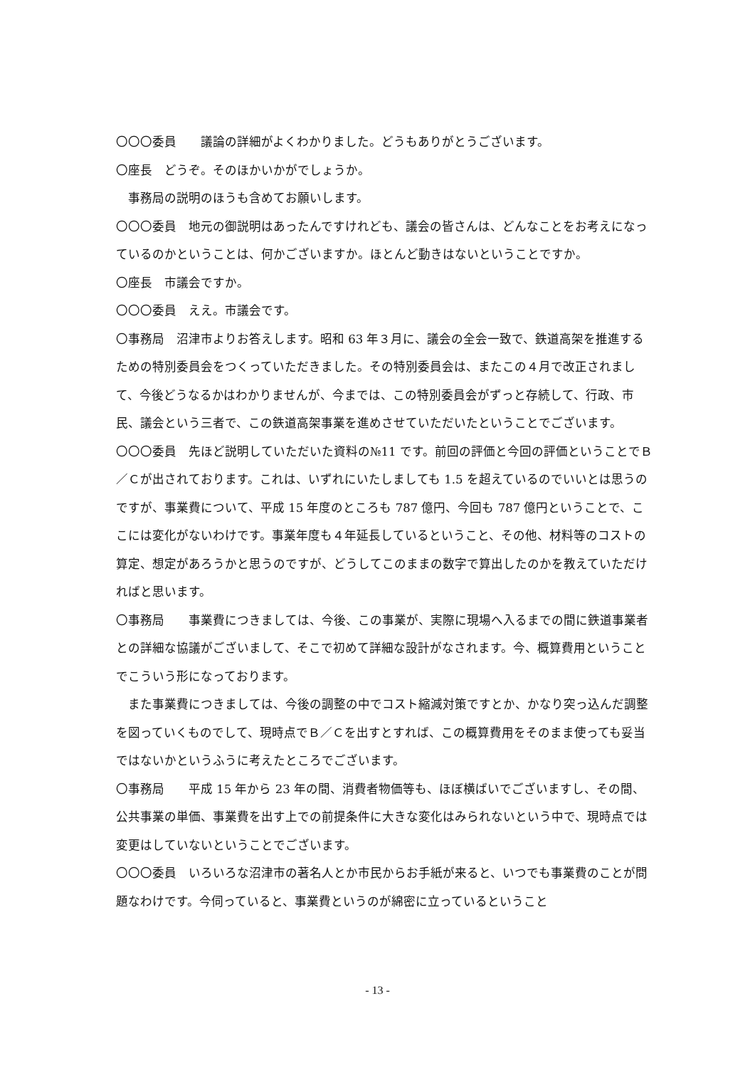〇〇〇委員　　議論の詳細がよくわかりました。どうもありがとうございます。
〇座長　どうぞ。そのほかいかがでしょうか。
事務局の説明のほうも含めてお願いします。
〇〇〇委員　地元の御説明はあったんですけれども、議会の皆さんは、どんなことをお考えになっているのかということは、何かございますか。ほとんど動きはないということですか。
〇座長　市議会ですか。
〇〇〇委員　ええ。市議会です。
〇事務局　沼津市よりお答えします。昭和 63 年３月に、議会の全会一致で、鉄道高架を推進するための特別委員会をつくっていただきました。その特別委員会は、またこの４月で改正されまして、今後どうなるかはわかりませんが、今までは、この特別委員会がずっと存続して、行政、市民、議会という三者で、この鉄道高架事業を進めさせていただいたということでございます。
〇〇〇委員　先ほど説明していただいた資料の№11 です。前回の評価と今回の評価ということでＢ／Ｃが出されております。これは、いずれにいたしましても 1.5 を超えているのでいいとは思うのですが、事業費について、平成 15 年度のところも 787 億円、今回も 787 億円ということで、ここには変化がないわけです。事業年度も４年延長しているということ、その他、材料等のコストの算定、想定があろうかと思うのですが、どうしてこのままの数字で算出したのかを教えていただければと思います。
〇事務局　　事業費につきましては、今後、この事業が、実際に現場へ入るまでの間に鉄道事業者との詳細な協議がございまして、そこで初めて詳細な設計がなされます。今、概算費用ということでこういう形になっております。
また事業費につきましては、今後の調整の中でコスト縮減対策ですとか、かなり突っ込んだ調整を図っていくものでして、現時点でＢ／Ｃを出すとすれば、この概算費用をそのまま使っても妥当ではないかというふうに考えたところでございます。
〇事務局　　平成 15 年から 23 年の間、消費者物価等も、ほぼ横ばいでございますし、その間、公共事業の単価、事業費を出す上での前提条件に大きな変化はみられないという中で、現時点では変更はしていないということでございます。
〇〇〇委員　いろいろな沼津市の著名人とか市民からお手紙が来ると、いつでも事業費のことが問題なわけです。今伺っていると、事業費というのが綿密に立っているということ
- 13 -